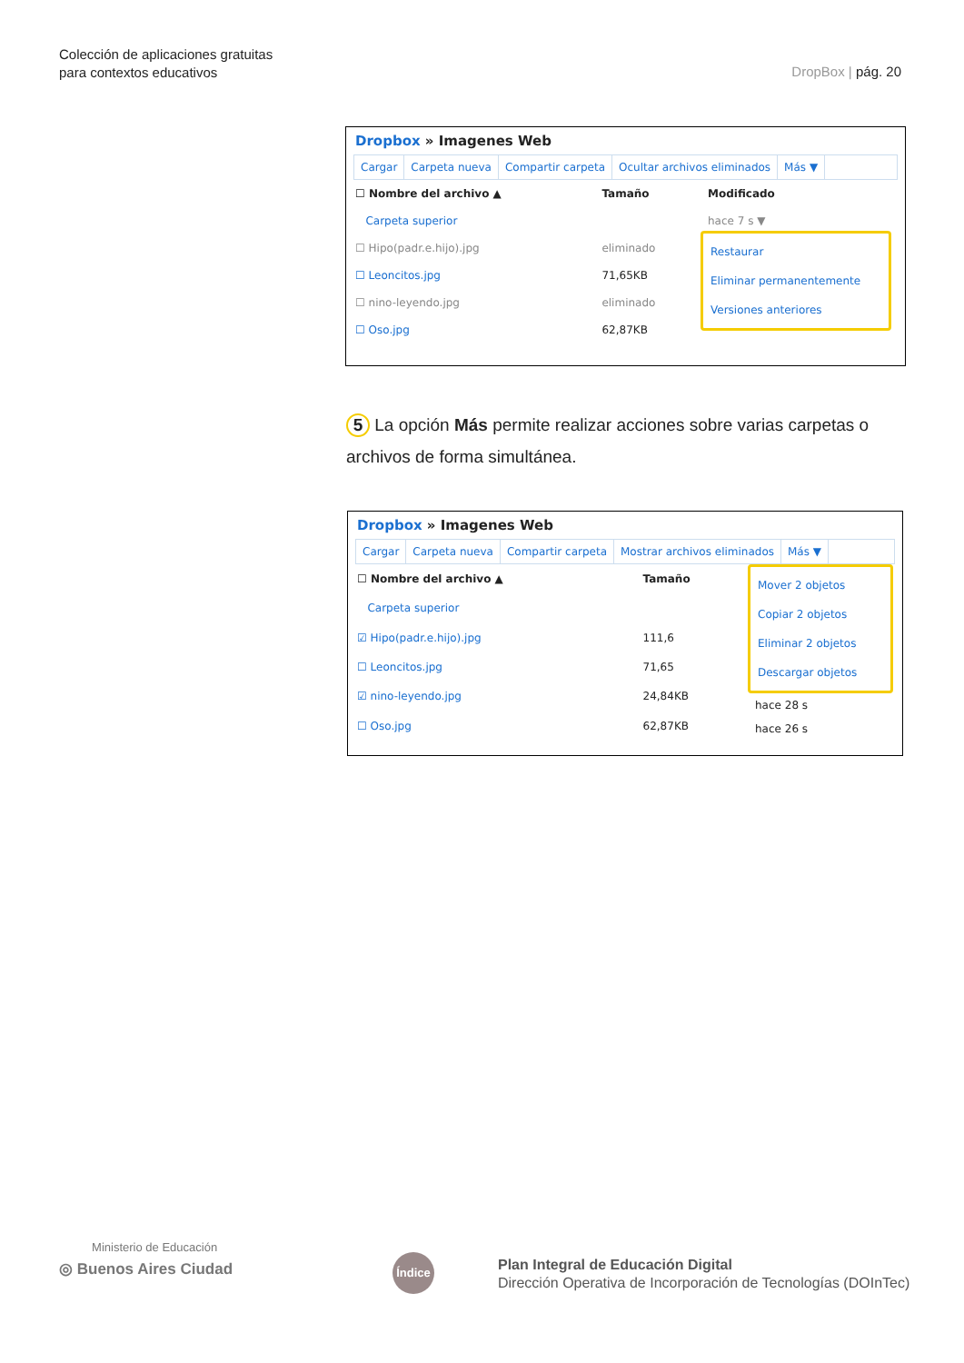Colección de aplicaciones gratuitas
para contextos educativos
DropBox | pág. 20
Dropbox » Imagenes Web
Cargar Carpeta nueva Compartir carpeta Ocultar archivos eliminados Más ▼
| ☐ Nombre del archivo ▲ | Tamaño |
| --- | --- |
| Carpeta superior | |
| ☐ Hipo(padr.e.hijo).jpg | eliminado |
| ☐ Leoncitos.jpg | 71,65KB |
| ☐ nino-leyendo.jpg | eliminado |
| ☐ Oso.jpg | 62,87KB |
Modificado
hace 7 s ▼
Restaurar
Eliminar permanentemente
Versiones anteriores
5 La opción Más permite realizar acciones sobre varias carpetas o archivos de forma simultánea.
Dropbox » Imagenes Web
Cargar Carpeta nueva Compartir carpeta Mostrar archivos eliminados Más ▼
| ☐ Nombre del archivo ▲ | Tamaño |
| --- | --- |
| Carpeta superior | |
| ☑ Hipo(padr.e.hijo).jpg | 111,6 |
| ☐ Leoncitos.jpg | 71,65 |
| ☑ nino-leyendo.jpg | 24,84KB |
| ☐ Oso.jpg | 62,87KB |
Mover 2 objetos
Copiar 2 objetos
Eliminar 2 objetos
Descargar objetos
hace 28 s
hace 26 s
Ministerio de Educación
◎ Buenos Aires Ciudad
Índice
Plan Integral de Educación Digital
Dirección Operativa de Incorporación de Tecnologías (DOInTec)